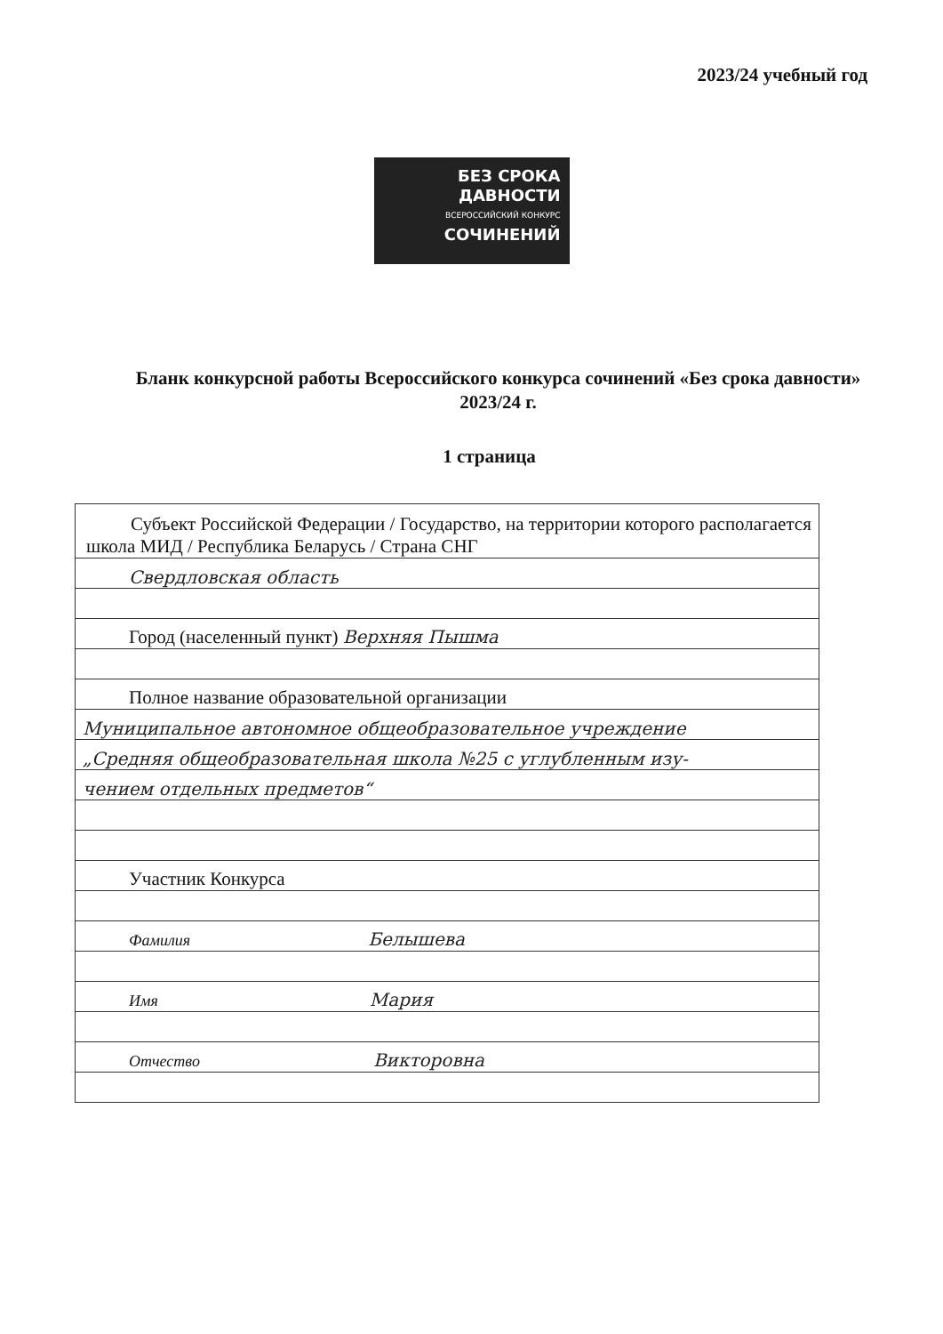2023/24 учебный год
БЕЗ СРОКА
ДАВНОСТИ
ВСЕРОССИЙСКИЙ КОНКУРС
СОЧИНЕНИЙ
Бланк конкурсной работы Всероссийского конкурса сочинений «Без срока давности» 2023/24 г.
1 страница
| Субъект Российской Федерации / Государство, на территории которого располагается школа МИД / Республика Беларусь / Страна СНГ |
| Свердловская область |
| Город (населенный пункт) Верхняя Пышма |
| Полное название образовательной организации |
| Муниципальное автономное общеобразовательное учреждение |
| „Средняя общеобразовательная школа №25 с углубленным изу- |
| чением отдельных предметов“ |
| Участник Конкурса |
| Фамилия Белышева |
| Имя Мария |
| Отчество Викторовна |